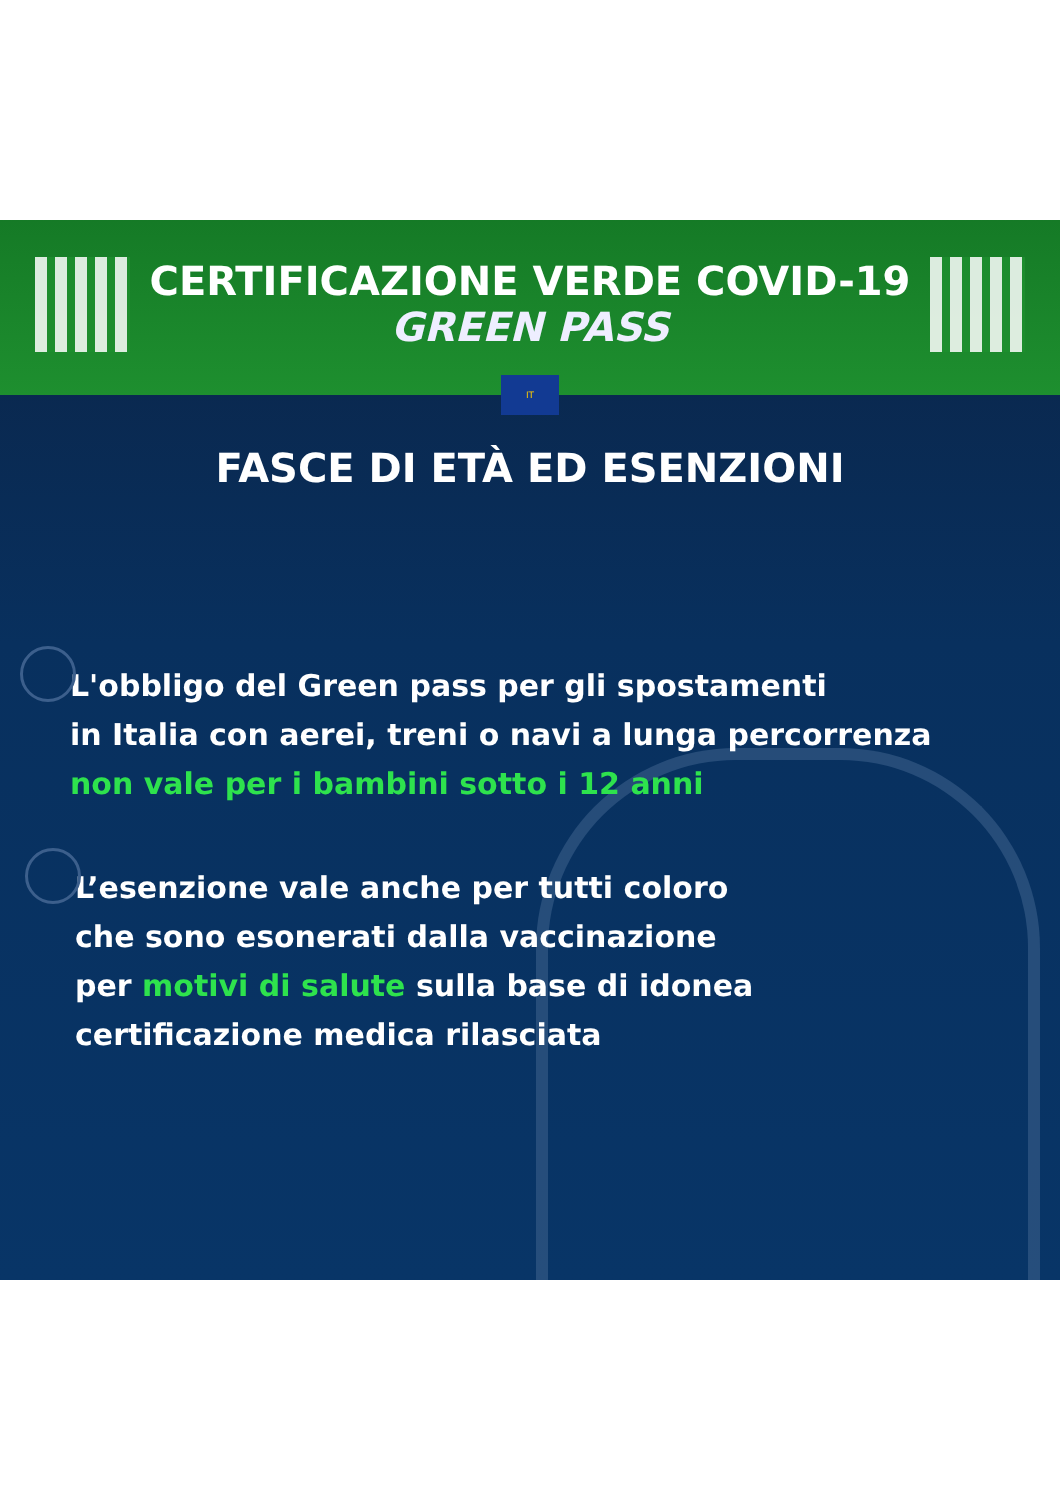CERTIFICAZIONE VERDE COVID-19
GREEN PASS
IT
FASCE DI ETÀ ED ESENZIONI
L'obbligo del Green pass per gli spostamenti
in Italia con aerei, treni o navi a lunga percorrenza
non vale per i bambini sotto i 12 anni
L’esenzione vale anche per tutti coloro
che sono esonerati dalla vaccinazione
per motivi di salute sulla base di idonea
certificazione medica rilasciata